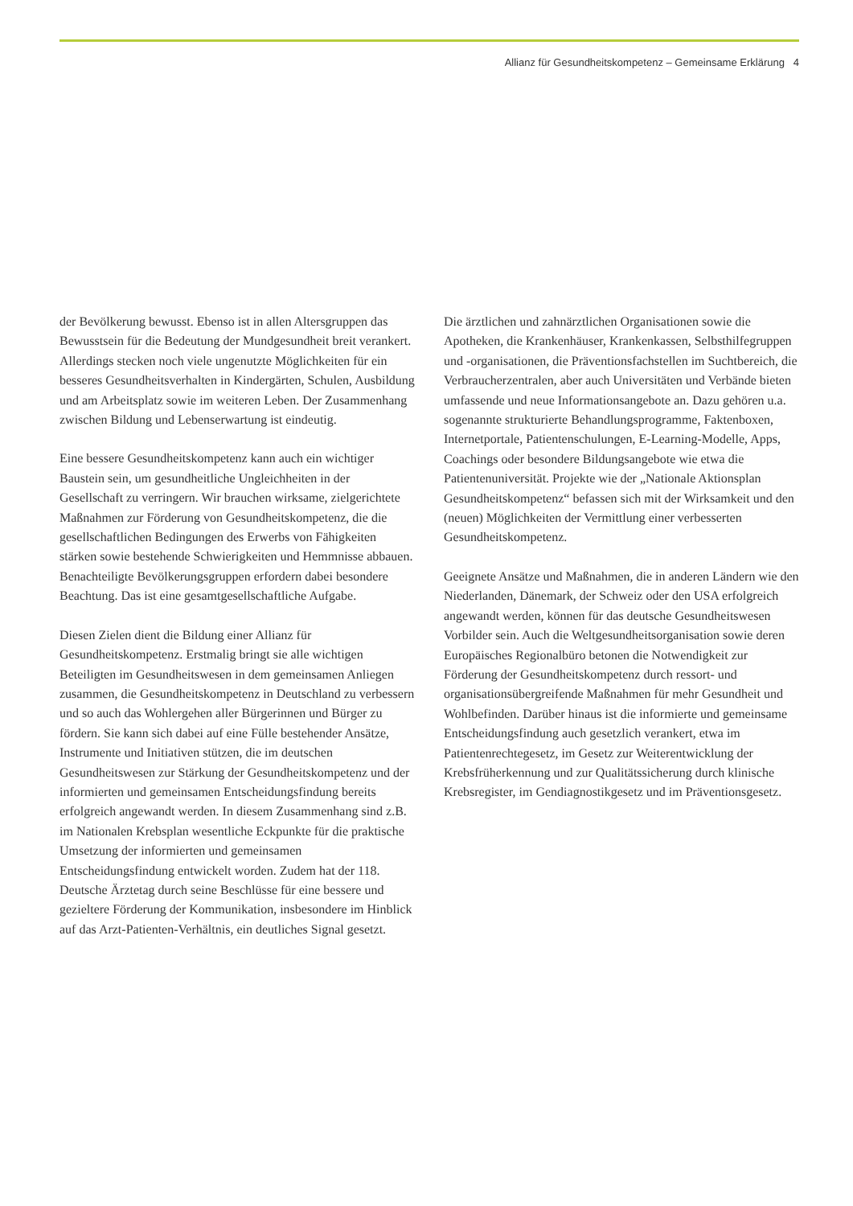Allianz für Gesundheitskompetenz – Gemeinsame Erklärung 4
der Bevölkerung bewusst. Ebenso ist in allen Altersgruppen das Bewusstsein für die Bedeutung der Mundgesundheit breit verankert. Allerdings stecken noch viele ungenutzte Möglichkeiten für ein besseres Gesundheitsverhalten in Kindergärten, Schulen, Ausbildung und am Arbeitsplatz sowie im weiteren Leben. Der Zusammenhang zwischen Bildung und Lebenserwartung ist eindeutig.
Eine bessere Gesundheitskompetenz kann auch ein wichtiger Baustein sein, um gesundheitliche Ungleichheiten in der Gesellschaft zu verringern. Wir brauchen wirksame, zielgerichtete Maßnahmen zur Förderung von Gesundheitskompetenz, die die gesellschaftlichen Bedingungen des Erwerbs von Fähigkeiten stärken sowie bestehende Schwierigkeiten und Hemmnisse abbauen. Benachteiligte Bevölkerungsgruppen erfordern dabei besondere Beachtung. Das ist eine gesamtgesellschaftliche Aufgabe.
Diesen Zielen dient die Bildung einer Allianz für Gesundheitskompetenz. Erstmalig bringt sie alle wichtigen Beteiligten im Gesundheitswesen in dem gemeinsamen Anliegen zusammen, die Gesundheitskompetenz in Deutschland zu verbessern und so auch das Wohlergehen aller Bürgerinnen und Bürger zu fördern. Sie kann sich dabei auf eine Fülle bestehender Ansätze, Instrumente und Initiativen stützen, die im deutschen Gesundheitswesen zur Stärkung der Gesundheitskompetenz und der informierten und gemeinsamen Entscheidungsfindung bereits erfolgreich angewandt werden. In diesem Zusammenhang sind z.B. im Nationalen Krebsplan wesentliche Eckpunkte für die praktische Umsetzung der informierten und gemeinsamen Entscheidungsfindung entwickelt worden. Zudem hat der 118. Deutsche Ärztetag durch seine Beschlüsse für eine bessere und gezieltere Förderung der Kommunikation, insbesondere im Hinblick auf das Arzt-Patienten-Verhältnis, ein deutliches Signal gesetzt.
Die ärztlichen und zahnärztlichen Organisationen sowie die Apotheken, die Krankenhäuser, Krankenkassen, Selbsthilfegruppen und -organisationen, die Präventionsfachstellen im Suchtbereich, die Verbraucherzentralen, aber auch Universitäten und Verbände bieten umfassende und neue Informationsangebote an. Dazu gehören u.a. sogenannte strukturierte Behandlungsprogramme, Faktenboxen, Internetportale, Patientenschulungen, E-Learning-Modelle, Apps, Coachings oder besondere Bildungsangebote wie etwa die Patientenuniversität. Projekte wie der „Nationale Aktionsplan Gesundheitskompetenz“ befassen sich mit der Wirksamkeit und den (neuen) Möglichkeiten der Vermittlung einer verbesserten Gesundheitskompetenz.
Geeignete Ansätze und Maßnahmen, die in anderen Ländern wie den Niederlanden, Dänemark, der Schweiz oder den USA erfolgreich angewandt werden, können für das deutsche Gesundheitswesen Vorbilder sein. Auch die Weltgesundheitsorganisation sowie deren Europäisches Regionalbüro betonen die Notwendigkeit zur Förderung der Gesundheitskompetenz durch ressort- und organisationsübergreifende Maßnahmen für mehr Gesundheit und Wohlbefinden. Darüber hinaus ist die informierte und gemeinsame Entscheidungsfindung auch gesetzlich verankert, etwa im Patientenrechtegesetz, im Gesetz zur Weiterentwicklung der Krebsfrüherkennung und zur Qualitätssicherung durch klinische Krebsregister, im Gendiagnostikgesetz und im Präventionsgesetz.